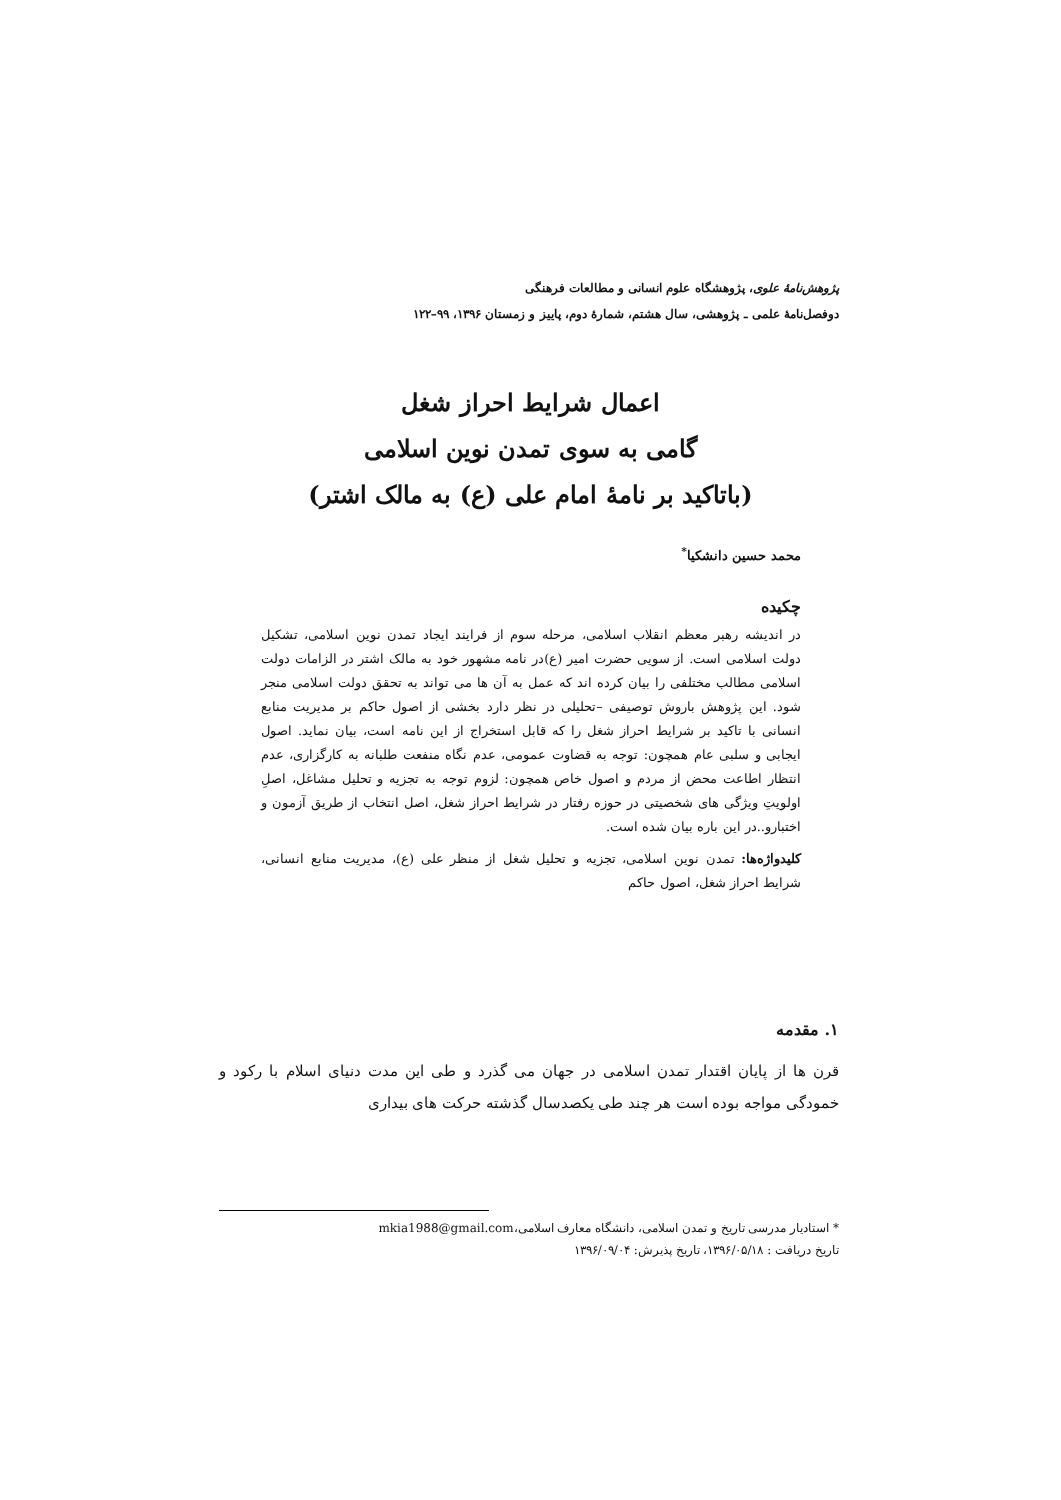پژوهش‌نامهٔ علوی، پژوهشگاه علوم انسانی و مطالعات فرهنگی
دوفصل‌نامهٔ علمی ـ پژوهشی، سال هشتم، شمارهٔ دوم، پاییز و زمستان ۱۳۹۶، ۹۹–۱۲۲
اعمال شرایط احراز شغل
گامی به سوی تمدن نوین اسلامی
(باتاکید بر نامهٔ امام علی (ع) به مالک اشتر)
محمد حسین دانشکیا<sup>*</sup>
چکیده
در اندیشه رهبر معظم انقلاب اسلامی، مرحله سوم از فرایند ایجاد تمدن نوین اسلامی، تشکیل دولت اسلامی است. از سویی حضرت امیر (ع)در نامه مشهور خود به مالک اشتر در الزامات دولت اسلامی مطالب مختلفی را بیان کرده اند که عمل به آن ها می تواند به تحقق دولت اسلامی منجر شود. این پژوهش باروش توصیفی –تحلیلی در نظر دارد بخشی از اصول حاکم بر مدیریت منابع انسانی با تاکید بر شرایط احراز شغل را که قابل استخراج از این نامه است، بیان نماید. اصول ایجابی و سلبی عام همچون: توجه به قضاوت عمومی، عدم نگاه منفعت طلبانه به کارگزاری، عدم انتظار اطاعت محض از مردم و اصول خاص همچون: لزوم توجه به تجزیه و تحلیل مشاغل، اصلِ اولویتِ ویژگی های شخصیتی در حوزه رفتار در شرایط احراز شغل، اصل انتخاب از طریق آزمون و اختبارو..در این باره بیان شده است.
کلیدواژه‌ها: تمدن نوین اسلامی، تجزیه و تحلیل شغل از منظر علی (ع)، مدیریت منابع انسانی، شرایط احراز شغل، اصول حاکم
۱. مقدمه
قرن ها از پایان اقتدار تمدن اسلامی در جهان می گذرد و طی این مدت دنیای اسلام با رکود و خمودگی مواجه بوده است هر چند طی یکصدسال گذشته حرکت های بیداری
* استادیار مدرسی تاریخ و تمدن اسلامی، دانشگاه معارف اسلامی،mkia1988@gmail.com
تاریخ دریافت : ۱۳۹۶/۰۵/۱۸، تاریخ پذیرش: ۱۳۹۶/۰۹/۰۴